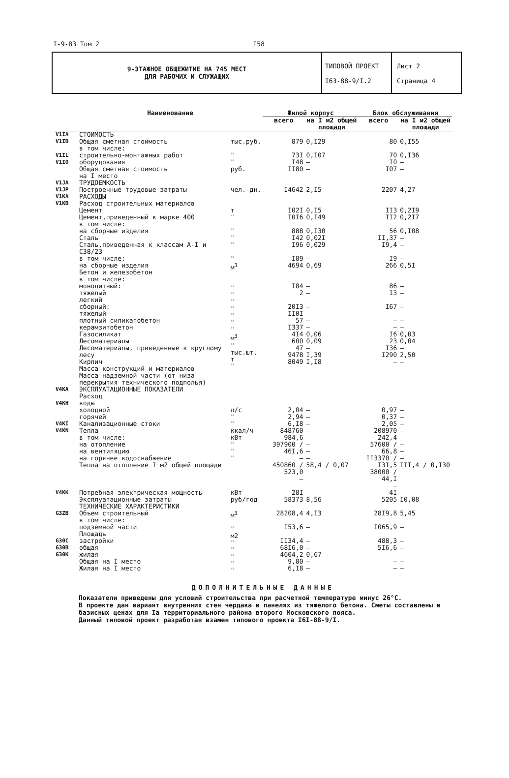I-9-83 Том 2 I58
9-ЭТАЖНОЕ ОБЩЕЖИТИЕ НА 745 МЕСТ
ДЛЯ РАБОЧИХ И СЛУЖАЩИХ
ТИПОВОЙ ПРОЕКТ
I63-88-9/I.2
Лист 2
Страница 4
| | Наименование | | Жилой корпус | | Блок обслуживания | |
| --- | --- | --- | --- | --- | --- | --- |
| | | | всего | на I м2 общей площади | всего | на I м2 общей площади |
| V1IA | СТОИМОСТЬ | | | | | |
| V1IB | Общая сметная стоимость в том числе: | тыс.руб. | 879 | 0,I29 | 80 | 0,I55 |
| V1IL V1IO | строительно-монтажных работ оборудования | " " | 73I I48 | 0,I07 – | 70 I0 | 0,I36 – |
| | Общая сметная стоимость на I место | руб. | II80 | – | I07 | – |
| V1JA | ТРУДОЕМКОСТЬ | | | | | |
| V1JP | Построечные трудовые затраты | чел.-дн. | I4642 | 2,I5 | 2207 | 4,27 |
| V1KA | РАСХОДЫ | | | | | |
| V1KB | Расход строительных материалов Цемент Цемент,приведенный к марке 400 в том числе: на сборные изделия Сталь Сталь,приведенная к классам А-I и С38/23 в том числе: на сборные изделия Бетон и железобетон в том числе: монолитный: тяжелый легкий сборный: тяжелый плотный силикатобетон керамзитобетон Газосиликат Лесоматериалы Лесоматериалы, приведенные к круглому лесу Кирпич Масса конструкций и материалов Масса надземной части (от низа перекрытия технического подполья) | т " " " " " м<sup>3</sup> " " " " " " " м<sup>3</sup> " тыс.шт. т " | I02I I0I6 888 I42 I96 I89 4694 I84 2 20I3 II0I 57 I337 4I4 600 47 9478 8049 | 0,I5 0,I49 0,I30 0,02I 0,029 – 0,69 – – – – – – 0,06 0,09 – I,39 I,I8 | II3 II2 56 II,37 I9,4 I9 266 86 I3 I67 – – – I6 23 I36 I290 – | 0,2I9 0,2I7 0,I08 – – – 0,5I – – – – – – 0,03 0,04 – 2,50 – |
| V4KA V4KH V4KI V4KN | ЭКСПЛУАТАЦИОННЫЕ ПОКАЗАТЕЛИ Расход воды холодной горячей Канализационные стоки Тепла в том числе: на отопление на вентиляцию на горячее водоснабжение Тепла на отопление I м2 общей площади | л/с " " ккал/ч кВт " " " | 2,04 2,94 6,I8 848760 984,6 397900 / 46I,6 – 450860 / 523,0 – | – – – – – – – 58,4 / 0,07 | 0,97 0,37 2,05 208970 242,4 57600 / 66,8 II3370 / I3I,5 38000 / 44,I – | – – – – – – – III,4 / 0,I30 |
| V4KK | Потребная электрическая мощность Эксплуатационные затраты | кВт руб/год | 28I 58373 | – 8,56 | 4I 5205 | – I0,08 |
| G3ZB G30C G30B G30K | ТЕХНИЧЕСКИЕ ХАРАКТЕРИСТИКИ Объем строительный в том числе: подземной части Площадь застройки общая жилая Общая на I место Жилая на I место | м<sup>3</sup> " м2 " " " " " | 28208,4 I53,6 II34,4 68I6,0 4604,2 9,80 6,I8 | 4,I3 – – – 0,67 – – | 28I9,8 I065,9 488,3 5I6,6 – – – | 5,45 – – – – – – |
ДОПОЛНИТЕЛЬНЫЕ ДАННЫЕ
Показатели приведены для условий строительства при расчетной температуре минус 26°С.
В проекте дан вариант внутренних стен чердака в панелях из тяжелого бетона. Сметы составлены в базисных ценах для Iа территориального района второго Московского пояса.
Данный типовой проект разработан взамен типового проекта I6I-88-9/I.